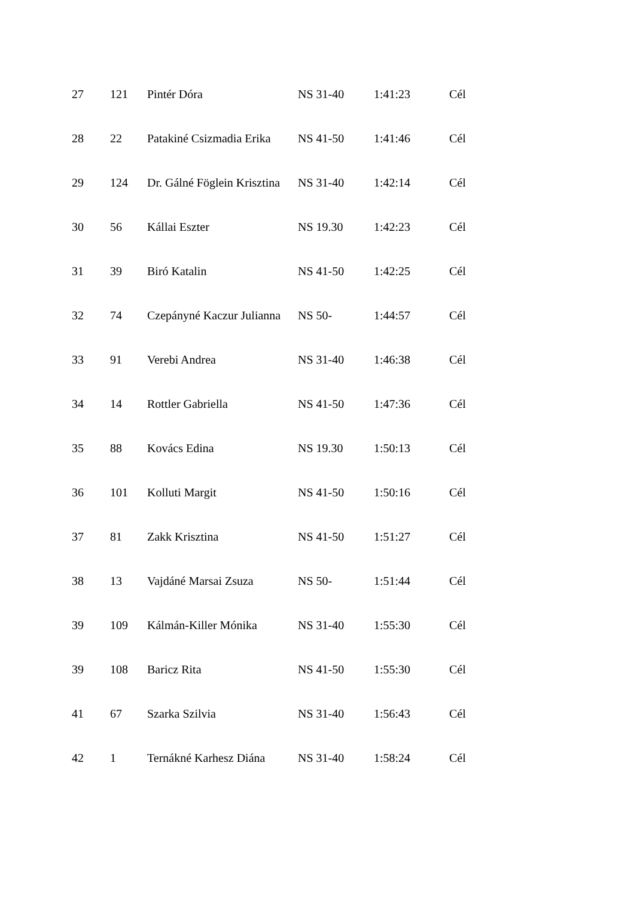| 27 | 121 | Pintér Dóra | NS 31-40 | 1:41:23 | Cél |
| 28 | 22 | Patakiné Csizmadia Erika | NS 41-50 | 1:41:46 | Cél |
| 29 | 124 | Dr. Gálné Föglein Krisztina | NS 31-40 | 1:42:14 | Cél |
| 30 | 56 | Kállai Eszter | NS 19.30 | 1:42:23 | Cél |
| 31 | 39 | Biró Katalin | NS 41-50 | 1:42:25 | Cél |
| 32 | 74 | Czepányné Kaczur Julianna | NS 50- | 1:44:57 | Cél |
| 33 | 91 | Verebi Andrea | NS 31-40 | 1:46:38 | Cél |
| 34 | 14 | Rottler Gabriella | NS 41-50 | 1:47:36 | Cél |
| 35 | 88 | Kovács Edina | NS 19.30 | 1:50:13 | Cél |
| 36 | 101 | Kolluti Margit | NS 41-50 | 1:50:16 | Cél |
| 37 | 81 | Zakk Krisztina | NS 41-50 | 1:51:27 | Cél |
| 38 | 13 | Vajdáné Marsai Zsuza | NS 50- | 1:51:44 | Cél |
| 39 | 109 | Kálmán-Killer Mónika | NS 31-40 | 1:55:30 | Cél |
| 39 | 108 | Baricz Rita | NS 41-50 | 1:55:30 | Cél |
| 41 | 67 | Szarka Szilvia | NS 31-40 | 1:56:43 | Cél |
| 42 | 1 | Ternákné Karhesz Diána | NS 31-40 | 1:58:24 | Cél |